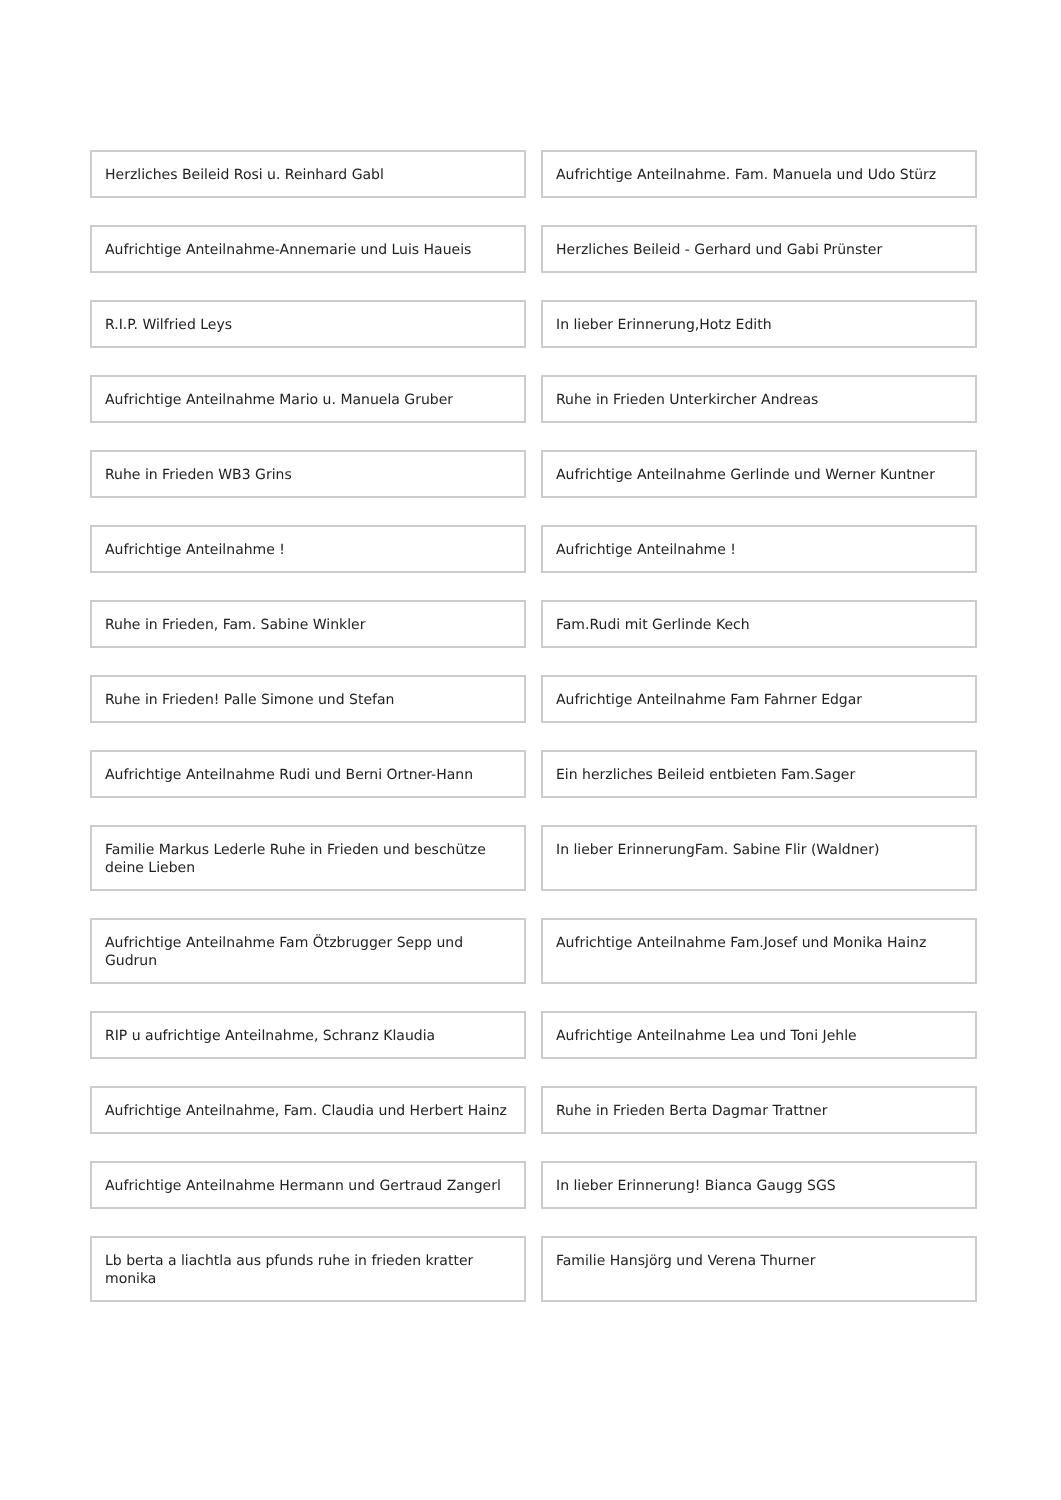Herzliches Beileid Rosi u. Reinhard Gabl
Aufrichtige Anteilnahme. Fam. Manuela und Udo Stürz
Aufrichtige Anteilnahme-Annemarie und Luis Haueis
Herzliches Beileid - Gerhard und Gabi Prünster
R.I.P. Wilfried Leys
In lieber Erinnerung,Hotz Edith
Aufrichtige Anteilnahme Mario u. Manuela Gruber
Ruhe in Frieden Unterkircher Andreas
Ruhe in Frieden WB3 Grins
Aufrichtige Anteilnahme Gerlinde und Werner Kuntner
Aufrichtige Anteilnahme !
Aufrichtige Anteilnahme !
Ruhe in Frieden, Fam. Sabine Winkler
Fam.Rudi mit Gerlinde Kech
Ruhe in Frieden! Palle Simone und Stefan
Aufrichtige Anteilnahme Fam Fahrner Edgar
Aufrichtige Anteilnahme Rudi und Berni Ortner-Hann
Ein herzliches Beileid entbieten Fam.Sager
Familie Markus Lederle Ruhe in Frieden und beschütze deine Lieben
In lieber ErinnerungFam. Sabine Flir (Waldner)
Aufrichtige Anteilnahme Fam Ötzbrugger Sepp und Gudrun
Aufrichtige Anteilnahme Fam.Josef und Monika Hainz
RIP u aufrichtige Anteilnahme, Schranz Klaudia
Aufrichtige Anteilnahme Lea und Toni Jehle
Aufrichtige Anteilnahme, Fam. Claudia und Herbert Hainz
Ruhe in Frieden Berta Dagmar Trattner
Aufrichtige Anteilnahme Hermann und Gertraud Zangerl
In lieber Erinnerung! Bianca Gaugg SGS
Lb berta a liachtla aus pfunds ruhe in frieden kratter monika
Familie Hansjörg und Verena Thurner